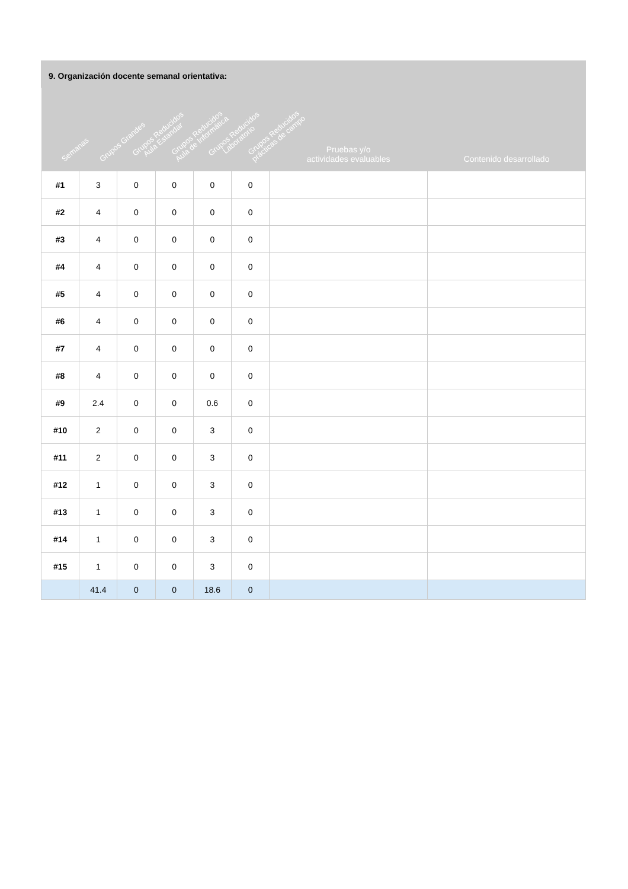9. Organización docente semanal orientativa:
| Semanas | Grupos Grandes | Grupos Reducidos Aula Estandar | Grupos Reducidos Aula de Informática | Grupos Reducidos Laboratorio | Grupos Reducidos prácticas de campo | Pruebas y/o actividades evaluables | Contenido desarrollado |
| --- | --- | --- | --- | --- | --- | --- | --- |
| #1 | 3 | 0 | 0 | 0 | 0 | | |
| #2 | 4 | 0 | 0 | 0 | 0 | | |
| #3 | 4 | 0 | 0 | 0 | 0 | | |
| #4 | 4 | 0 | 0 | 0 | 0 | | |
| #5 | 4 | 0 | 0 | 0 | 0 | | |
| #6 | 4 | 0 | 0 | 0 | 0 | | |
| #7 | 4 | 0 | 0 | 0 | 0 | | |
| #8 | 4 | 0 | 0 | 0 | 0 | | |
| #9 | 2.4 | 0 | 0 | 0.6 | 0 | | |
| #10 | 2 | 0 | 0 | 3 | 0 | | |
| #11 | 2 | 0 | 0 | 3 | 0 | | |
| #12 | 1 | 0 | 0 | 3 | 0 | | |
| #13 | 1 | 0 | 0 | 3 | 0 | | |
| #14 | 1 | 0 | 0 | 3 | 0 | | |
| #15 | 1 | 0 | 0 | 3 | 0 | | |
| | 41.4 | 0 | 0 | 18.6 | 0 | | |